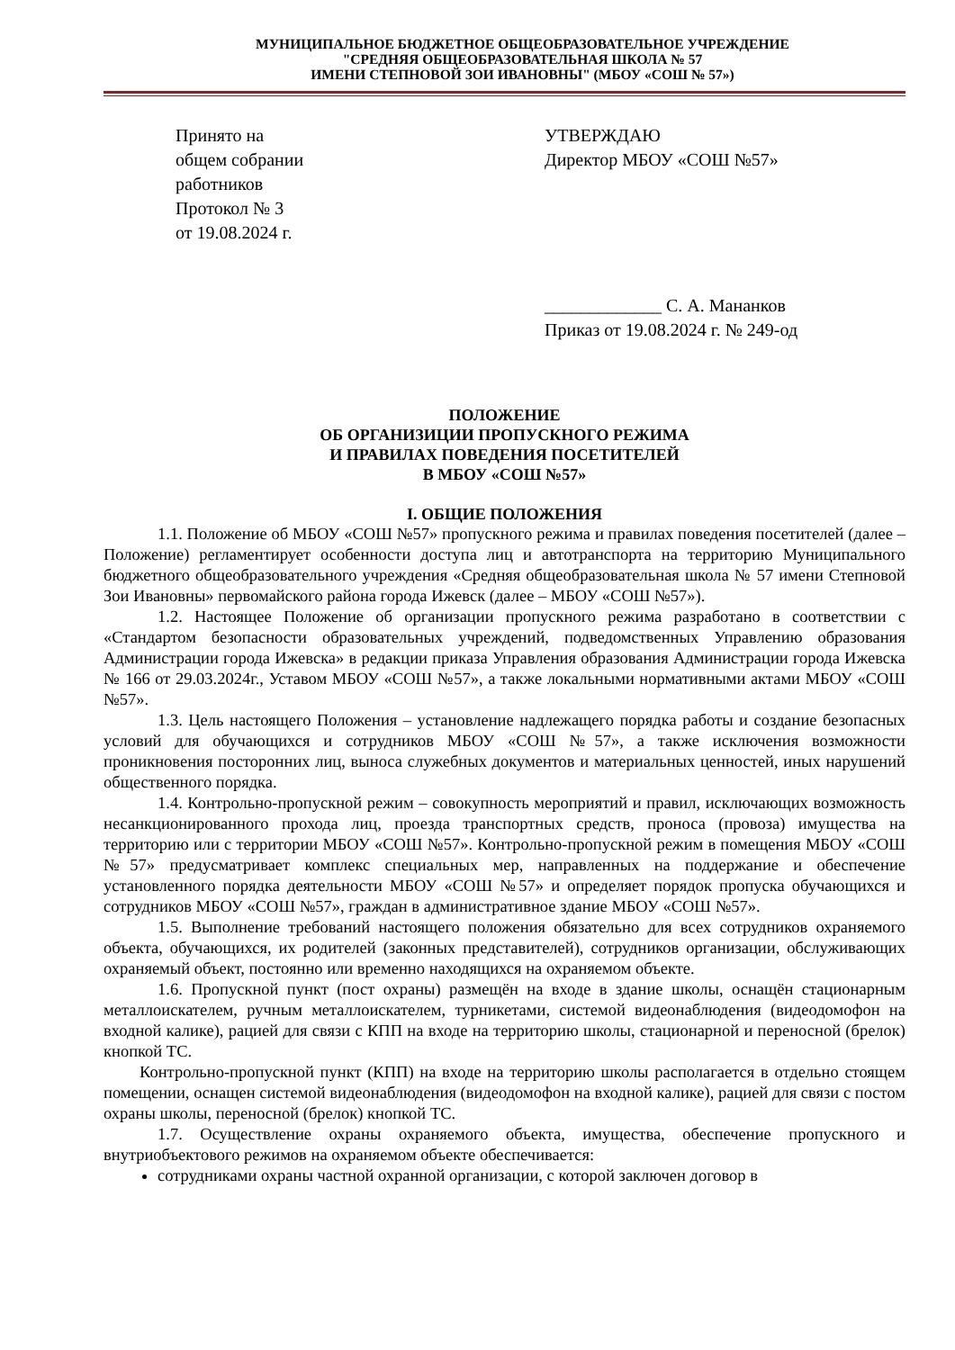МУНИЦИПАЛЬНОЕ БЮДЖЕТНОЕ ОБЩЕОБРАЗОВАТЕЛЬНОЕ УЧРЕЖДЕНИЕ
"СРЕДНЯЯ ОБЩЕОБРАЗОВАТЕЛЬНАЯ ШКОЛА № 57
ИМЕНИ СТЕПНОВОЙ ЗОИ ИВАНОВНЫ" (МБОУ «СОШ № 57»)
Принято на
общем собрании
работников
Протокол № 3
от 19.08.2024 г.
УТВЕРЖДАЮ
Директор МБОУ «СОШ №57»
_____________ С. А. Мананков
Приказ от 19.08.2024 г. № 249-од
ПОЛОЖЕНИЕ
ОБ ОРГАНИЗИЦИИ ПРОПУСКНОГО РЕЖИМА
И ПРАВИЛАХ ПОВЕДЕНИЯ ПОСЕТИТЕЛЕЙ
В МБОУ «СОШ №57»
I. ОБЩИЕ ПОЛОЖЕНИЯ
1.1. Положение об МБОУ «СОШ №57» пропускного режима и правилах поведения посетителей (далее – Положение) регламентирует особенности доступа лиц и автотранспорта на территорию Муниципального бюджетного общеобразовательного учреждения «Средняя общеобразовательная школа № 57 имени Степновой Зои Ивановны» первомайского района города Ижевск (далее – МБОУ «СОШ №57»).
1.2. Настоящее Положение об организации пропускного режима разработано в соответствии с «Стандартом безопасности образовательных учреждений, подведомственных Управлению образования Администрации города Ижевска» в редакции приказа Управления образования Администрации города Ижевска № 166 от 29.03.2024г., Уставом МБОУ «СОШ №57», а также локальными нормативными актами МБОУ «СОШ №57».
1.3. Цель настоящего Положения – установление надлежащего порядка работы и создание безопасных условий для обучающихся и сотрудников МБОУ «СОШ №57», а также исключения возможности проникновения посторонних лиц, выноса служебных документов и материальных ценностей, иных нарушений общественного порядка.
1.4. Контрольно-пропускной режим – совокупность мероприятий и правил, исключающих возможность несанкционированного прохода лиц, проезда транспортных средств, проноса (провоза) имущества на территорию или с территории МБОУ «СОШ №57». Контрольно-пропускной режим в помещения МБОУ «СОШ №57» предусматривает комплекс специальных мер, направленных на поддержание и обеспечение установленного порядка деятельности МБОУ «СОШ №57» и определяет порядок пропуска обучающихся и сотрудников МБОУ «СОШ №57», граждан в административное здание МБОУ «СОШ №57».
1.5. Выполнение требований настоящего положения обязательно для всех сотрудников охраняемого объекта, обучающихся, их родителей (законных представителей), сотрудников организации, обслуживающих охраняемый объект, постоянно или временно находящихся на охраняемом объекте.
1.6. Пропускной пункт (пост охраны) размещён на входе в здание школы, оснащён стационарным металлоискателем, ручным металлоискателем, турникетами, системой видеонаблюдения (видеодомофон на входной калике), рацией для связи с КПП на входе на территорию школы, стационарной и переносной (брелок) кнопкой ТС.
Контрольно-пропускной пункт (КПП) на входе на территорию школы располагается в отдельно стоящем помещении, оснащен системой видеонаблюдения (видеодомофон на входной калике), рацией для связи с постом охраны школы, переносной (брелок) кнопкой ТС.
1.7. Осуществление охраны охраняемого объекта, имущества, обеспечение пропускного и внутриобъектового режимов на охраняемом объекте обеспечивается:
сотрудниками охраны частной охранной организации, с которой заключен договор в